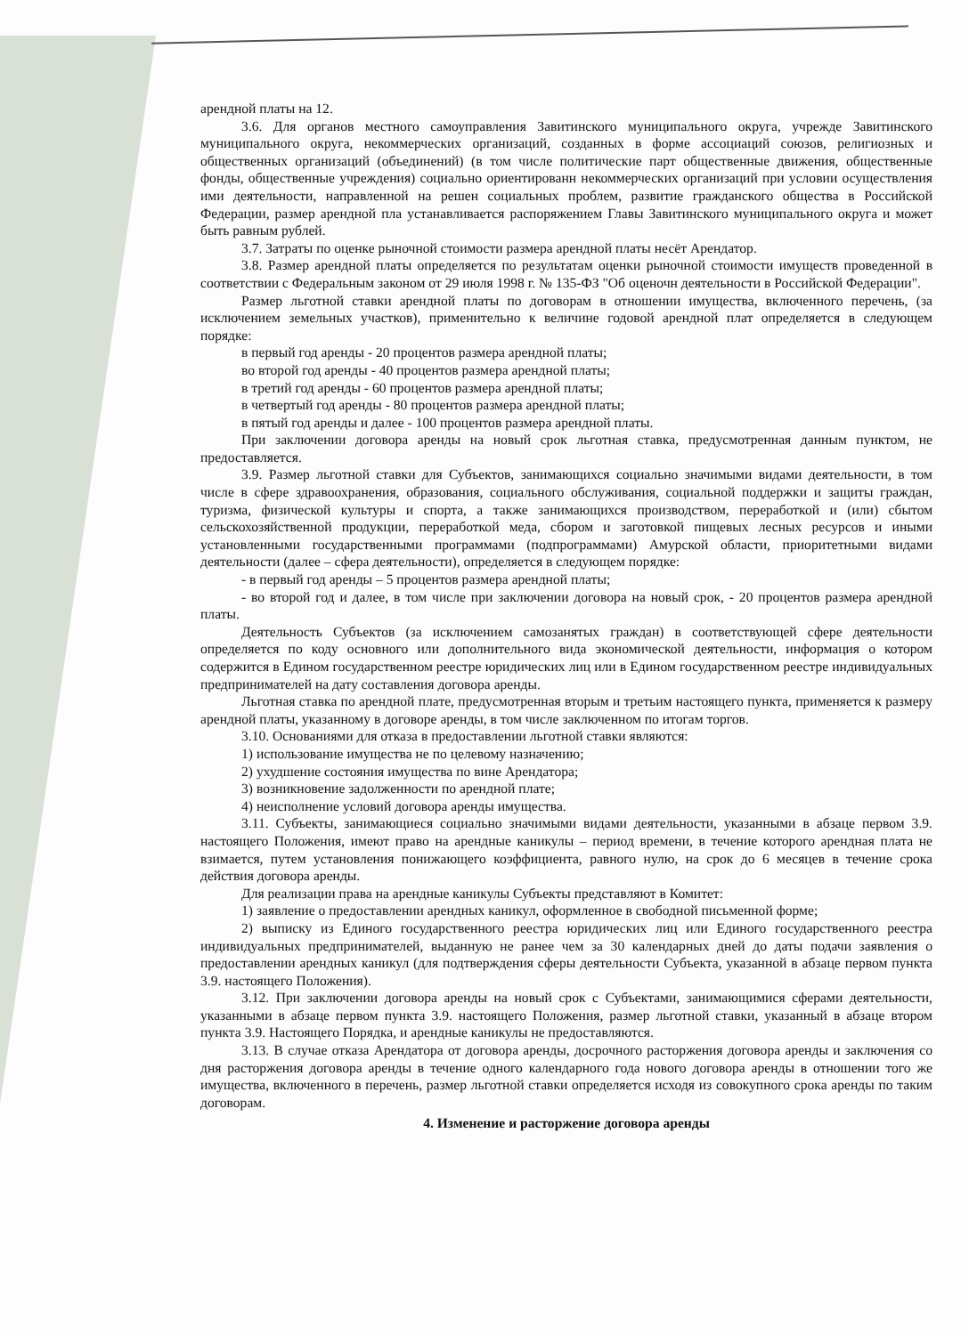арендной платы на 12.
3.6. Для органов местного самоуправления Завитинского муниципального округа, учрежде Завитинского муниципального округа, некоммерческих организаций, созданных в форме ассоциаций союзов, религиозных и общественных организаций (объединений) (в том числе политические парт общественные движения, общественные фонды, общественные учреждения) социально ориентированн некоммерческих организаций при условии осуществления ими деятельности, направленной на решен социальных проблем, развитие гражданского общества в Российской Федерации, размер арендной пла устанавливается распоряжением Главы Завитинского муниципального округа и может быть равным рублей.
3.7. Затраты по оценке рыночной стоимости размера арендной платы несёт Арендатор.
3.8. Размер арендной платы определяется по результатам оценки рыночной стоимости имуществ проведенной в соответствии с Федеральным законом от 29 июля 1998 г. № 135-ФЗ "Об оценочн деятельности в Российской Федерации".
Размер льготной ставки арендной платы по договорам в отношении имущества, включенного перечень, (за исключением земельных участков), применительно к величине годовой арендной плат определяется в следующем порядке:
в первый год аренды - 20 процентов размера арендной платы;
во второй год аренды - 40 процентов размера арендной платы;
в третий год аренды - 60 процентов размера арендной платы;
в четвертый год аренды - 80 процентов размера арендной платы;
в пятый год аренды и далее - 100 процентов размера арендной платы.
При заключении договора аренды на новый срок льготная ставка, предусмотренная данным пунктом, не предоставляется.
3.9. Размер льготной ставки для Субъектов, занимающихся социально значимыми видами деятельности, в том числе в сфере здравоохранения, образования, социального обслуживания, социальной поддержки и защиты граждан, туризма, физической культуры и спорта, а также занимающихся производством, переработкой и (или) сбытом сельскохозяйственной продукции, переработкой меда, сбором и заготовкой пищевых лесных ресурсов и иными установленными государственными программами (подпрограммами) Амурской области, приоритетными видами деятельности (далее – сфера деятельности), определяется в следующем порядке:
- в первый год аренды – 5 процентов размера арендной платы;
- во второй год и далее, в том числе при заключении договора на новый срок, - 20 процентов размера арендной платы.
Деятельность Субъектов (за исключением самозанятых граждан) в соответствующей сфере деятельности определяется по коду основного или дополнительного вида экономической деятельности, информация о котором содержится в Едином государственном реестре юридических лиц или в Едином государственном реестре индивидуальных предпринимателей на дату составления договора аренды.
Льготная ставка по арендной плате, предусмотренная вторым и третьим настоящего пункта, применяется к размеру арендной платы, указанному в договоре аренды, в том числе заключенном по итогам торгов.
3.10. Основаниями для отказа в предоставлении льготной ставки являются:
1) использование имущества не по целевому назначению;
2) ухудшение состояния имущества по вине Арендатора;
3) возникновение задолженности по арендной плате;
4) неисполнение условий договора аренды имущества.
3.11. Субъекты, занимающиеся социально значимыми видами деятельности, указанными в абзаце первом 3.9. настоящего Положения, имеют право на арендные каникулы – период времени, в течение которого арендная плата не взимается, путем установления понижающего коэффициента, равного нулю, на срок до 6 месяцев в течение срока действия договора аренды.
Для реализации права на арендные каникулы Субъекты представляют в Комитет:
1) заявление о предоставлении арендных каникул, оформленное в свободной письменной форме;
2) выписку из Единого государственного реестра юридических лиц или Единого государственного реестра индивидуальных предпринимателей, выданную не ранее чем за 30 календарных дней до даты подачи заявления о предоставлении арендных каникул (для подтверждения сферы деятельности Субъекта, указанной в абзаце первом пункта 3.9. настоящего Положения).
3.12. При заключении договора аренды на новый срок с Субъектами, занимающимися сферами деятельности, указанными в абзаце первом пункта 3.9. настоящего Положения, размер льготной ставки, указанный в абзаце втором пункта 3.9. Настоящего Порядка, и арендные каникулы не предоставляются.
3.13. В случае отказа Арендатора от договора аренды, досрочного расторжения договора аренды и заключения со дня расторжения договора аренды в течение одного календарного года нового договора аренды в отношении того же имущества, включенного в перечень, размер льготной ставки определяется исходя из совокупного срока аренды по таким договорам.
4. Изменение и расторжение договора аренды